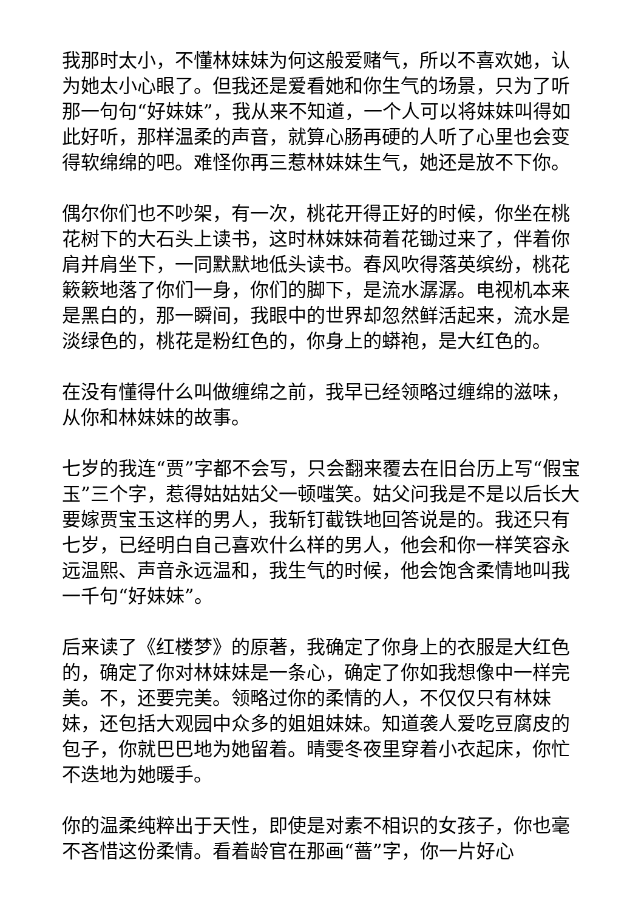我那时太小，不懂林妹妹为何这般爱赌气，所以不喜欢她，认为她太小心眼了。但我还是爱看她和你生气的场景，只为了听那一句句“好妹妹”，我从来不知道，一个人可以将妹妹叫得如此好听，那样温柔的声音，就算心肠再硬的人听了心里也会变得软绵绵的吧。难怪你再三惹林妹妹生气，她还是放不下你。
偶尔你们也不吵架，有一次，桃花开得正好的时候，你坐在桃花树下的大石头上读书，这时林妹妹荷着花锄过来了，伴着你肩并肩坐下，一同默默地低头读书。春风吹得落英缤纷，桃花簌簌地落了你们一身，你们的脚下，是流水潺潺。电视机本来是黑白的，那一瞬间，我眼中的世界却忽然鲜活起来，流水是淡绿色的，桃花是粉红色的，你身上的蟒袍，是大红色的。
在没有懂得什么叫做缠绵之前，我早已经领略过缠绵的滋味，从你和林妹妹的故事。
七岁的我连“贾”字都不会写，只会翻来覆去在旧台历上写“假宝玉”三个字，惹得姑姑姑父一顿嗤笑。姑父问我是不是以后长大要嫁贾宝玉这样的男人，我斩钉截铁地回答说是的。我还只有七岁，已经明白自己喜欢什么样的男人，他会和你一样笑容永远温熙、声音永远温和，我生气的时候，他会饱含柔情地叫我一千句“好妹妹”。
后来读了《红楼梦》的原著，我确定了你身上的衣服是大红色的，确定了你对林妹妹是一条心，确定了你如我想像中一样完美。不，还要完美。领略过你的柔情的人，不仅仅只有林妹妹，还包括大观园中众多的姐姐妹妹。知道袭人爱吃豆腐皮的包子，你就巴巴地为她留着。晴雯冬夜里穿着小衣起床，你忙不迭地为她暖手。
你的温柔纯粹出于天性，即使是对素不相识的女孩子，你也毫不吝惜这份柔情。看着龄官在那画“蔷”字，你一片好心